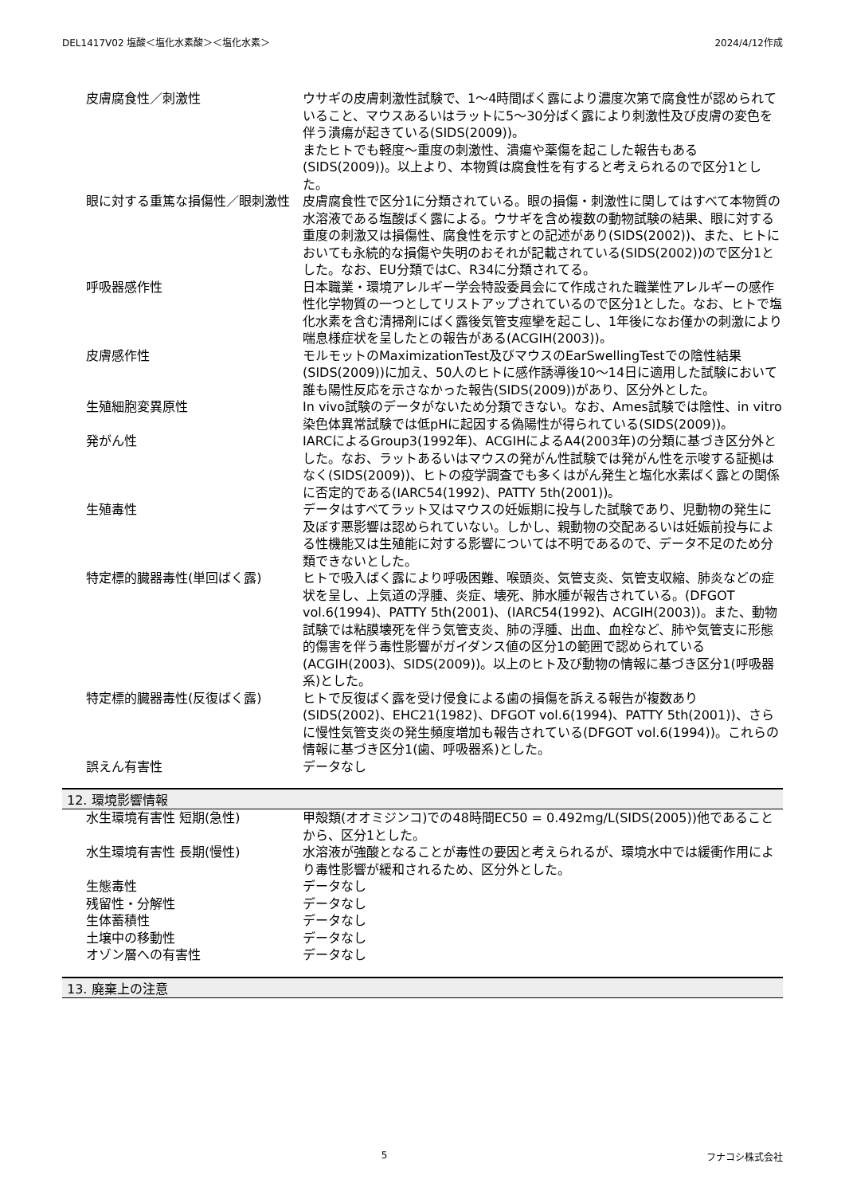DEL1417V02 塩酸＜塩化水素酸＞＜塩化水素＞ 2024/4/12作成
| 皮膚腐食性／刺激性 | ウサギの皮膚刺激性試験で、1～4時間ばく露により濃度次第で腐食性が認められていること、マウスあるいはラットに5～30分ばく露により刺激性及び皮膚の変色を伴う潰瘍が起きている(SIDS(2009))。 またヒトでも軽度～重度の刺激性、潰瘍や薬傷を起こした報告もある(SIDS(2009))。以上より、本物質は腐食性を有すると考えられるので区分1とした。 |
| 眼に対する重篤な損傷性／眼刺激性 | 皮膚腐食性で区分1に分類されている。眼の損傷・刺激性に関してはすべて本物質の水溶液である塩酸ばく露による。ウサギを含め複数の動物試験の結果、眼に対する重度の刺激又は損傷性、腐食性を示すとの記述があり(SIDS(2002))、また、ヒトにおいても永続的な損傷や失明のおそれが記載されている(SIDS(2002))ので区分1とした。なお、EU分類ではC、R34に分類されてる。 |
| 呼吸器感作性 | 日本職業・環境アレルギー学会特設委員会にて作成された職業性アレルギーの感作性化学物質の一つとしてリストアップされているので区分1とした。なお、ヒトで塩化水素を含む清掃剤にばく露後気管支痙攣を起こし、1年後になお僅かの刺激により喘息様症状を呈したとの報告がある(ACGIH(2003))。 |
| 皮膚感作性 | モルモットのMaximizationTest及びマウスのEarSwellingTestでの陰性結果(SIDS(2009))に加え、50人のヒトに感作誘導後10～14日に適用した試験において誰も陽性反応を示さなかった報告(SIDS(2009))があり、区分外とした。 |
| 生殖細胞変異原性 | In vivo試験のデータがないため分類できない。なお、Ames試験では陰性、in vitro染色体異常試験では低pHに起因する偽陽性が得られている(SIDS(2009))。 |
| 発がん性 | IARCによるGroup3(1992年)、ACGIHによるA4(2003年)の分類に基づき区分外とした。なお、ラットあるいはマウスの発がん性試験では発がん性を示唆する証拠はなく(SIDS(2009))、ヒトの疫学調査でも多くはがん発生と塩化水素ばく露との関係に否定的である(IARC54(1992)、PATTY 5th(2001))。 |
| 生殖毒性 | データはすべてラット又はマウスの妊娠期に投与した試験であり、児動物の発生に及ぼす悪影響は認められていない。しかし、親動物の交配あるいは妊娠前投与による性機能又は生殖能に対する影響については不明であるので、データ不足のため分類できないとした。 |
| 特定標的臓器毒性(単回ばく露) | ヒトで吸入ばく露により呼吸困難、喉頭炎、気管支炎、気管支収縮、肺炎などの症状を呈し、上気道の浮腫、炎症、壊死、肺水腫が報告されている。(DFGOT vol.6(1994)、PATTY 5th(2001)、(IARC54(1992)、ACGIH(2003))。また、動物試験では粘膜壊死を伴う気管支炎、肺の浮腫、出血、血栓など、肺や気管支に形態的傷害を伴う毒性影響がガイダンス値の区分1の範囲で認められている(ACGIH(2003)、SIDS(2009))。以上のヒト及び動物の情報に基づき区分1(呼吸器系)とした。 |
| 特定標的臓器毒性(反復ばく露) | ヒトで反復ばく露を受け侵食による歯の損傷を訴える報告が複数あり(SIDS(2002)、EHC21(1982)、DFGOT vol.6(1994)、PATTY 5th(2001))、さらに慢性気管支炎の発生頻度増加も報告されている(DFGOT vol.6(1994))。これらの情報に基づき区分1(歯、呼吸器系)とした。 |
| 誤えん有害性 | データなし |
12. 環境影響情報
| 水生環境有害性 短期(急性) | 甲殻類(オオミジンコ)での48時間EC50 = 0.492mg/L(SIDS(2005))他であることから、区分1とした。 |
| 水生環境有害性 長期(慢性) | 水溶液が強酸となることが毒性の要因と考えられるが、環境水中では緩衝作用により毒性影響が緩和されるため、区分外とした。 |
| 生態毒性 | データなし |
| 残留性・分解性 | データなし |
| 生体蓄積性 | データなし |
| 土壌中の移動性 | データなし |
| オゾン層への有害性 | データなし |
13. 廃棄上の注意
5 フナコシ株式会社